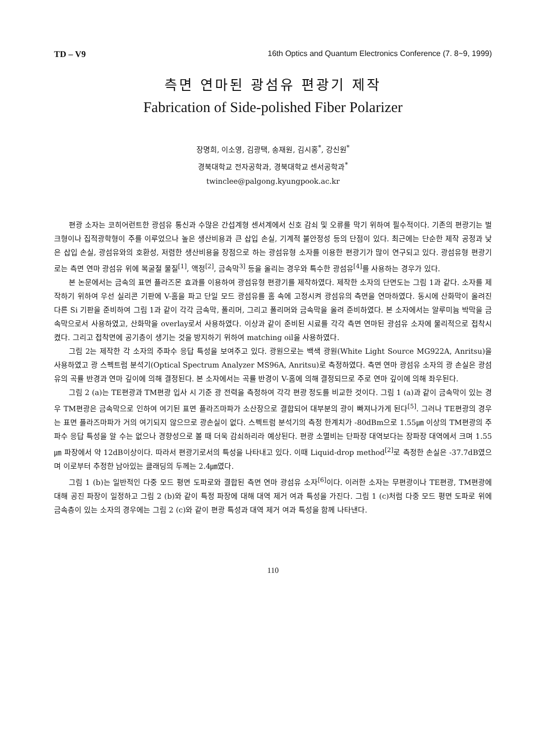TD – V9 16th Optics and Quantum Electronics Conference (7. 8~9, 1999)
측면 연마된 광섬유 편광기 제작
Fabrication of Side-polished Fiber Polarizer
장명희, 이소영, 김광택, 송재원, 김시홍<sup>*</sup>, 강신원<sup>*</sup>
경북대학교 전자공학과, 경북대학교 센서공학과<sup>*</sup>
twinclee@palgong.kyungpook.ac.kr
편광 소자는 코히어런트한 광섬유 통신과 수많은 간섭계형 센서계에서 신호 감쇠 및 오류를 막기 위하여 필수적이다. 기존의 편광기는 벌크형이나 집적광학형이 주를 이루었으나 높은 생산비용과 큰 삽입 손실, 기계적 불안정성 등의 단점이 있다. 최근에는 단순한 제작 공정과 낮은 삽입 손실, 광섬유와의 호환성, 저렴한 생산비용을 장점으로 하는 광섬유형 소자를 이용한 편광기가 많이 연구되고 있다. 광섬유형 편광기로는 측면 연마 광섬유 위에 복굴절 물질<sup>[1]</sup>, 액정<sup>[2]</sup>, 금속막<sup>3]</sup> 등을 올리는 경우와 특수한 광섬유<sup>[4]</sup>를 사용하는 경우가 있다.
본 논문에서는 금속의 표면 플라즈몬 효과를 이용하여 광섬유형 편광기를 제작하였다. 제작한 소자의 단면도는 그림 1과 같다. 소자를 제작하기 위하여 우선 실리콘 기판에 V-홈을 파고 단일 모드 광섬유를 홈 속에 고정시켜 광섬유의 측면을 연마하였다. 동시에 산화막이 올려진 다른 Si 기판을 준비하여 그림 1과 같이 각각 금속막, 폴리머, 그리고 폴리머와 금속막을 올려 준비하였다. 본 소자에서는 알루미늄 박막을 금속막으로서 사용하였고, 산화막을 overlay로서 사용하였다. 이상과 같이 준비된 시료를 각각 측면 연마된 광섬유 소자에 물리적으로 접착시켰다. 그리고 접착면에 공기층이 생기는 것을 방지하기 위하여 matching oil을 사용하였다.
그림 2는 제작한 각 소자의 주파수 응답 특성을 보여주고 있다. 광원으로는 백색 광원(White Light Source MG922A, Anritsu)을 사용하였고 광 스펙트럼 분석기(Optical Spectrum Analyzer MS96A, Anritsu)로 측정하였다. 측면 연마 광섬유 소자의 광 손실은 광섬유의 곡률 반경과 연마 깊이에 의해 결정된다. 본 소자에서는 곡률 반경이 V-홈에 의해 결정되므로 주로 연마 깊이에 의해 좌우된다.
그림 2 (a)는 TE편광과 TM편광 입사 시 기준 광 전력을 측정하여 각각 편광 정도를 비교한 것이다. 그림 1 (a)과 같이 금속막이 있는 경우 TM편광은 금속막으로 인하여 여기된 표면 플라즈마파가 소산장으로 결합되어 대부분의 광이 빠져나가게 된다<sup>[5]</sup>. 그러나 TE편광의 경우는 표면 플라즈마파가 거의 여기되지 않으므로 광손실이 없다. 스펙트럼 분석기의 측정 한계치가 -80dBm으로 1.55㎛ 이상의 TM편광의 주파수 응답 특성을 알 수는 없으나 경향성으로 볼 때 더욱 감쇠하리라 예상된다. 편광 소멸비는 단파장 대역보다는 장파장 대역에서 크며 1.55㎛ 파장에서 약 12dB이상이다. 따라서 편광기로서의 특성을 나타내고 있다. 이때 Liquid-drop method<sup>[2]</sup>로 측정한 손실은 -37.7dB였으며 이로부터 추정한 남아있는 클래딩의 두께는 2.4㎛였다.
그림 1 (b)는 일반적인 다중 모드 평면 도파로와 결합된 측면 연마 광섬유 소자<sup>[6]</sup>이다. 이러한 소자는 무편광이나 TE편광, TM편광에 대해 공진 파장이 일정하고 그림 2 (b)와 같이 특정 파장에 대해 대역 제거 여과 특성을 가진다. 그림 1 (c)처럼 다중 모드 평면 도파로 위에 금속층이 있는 소자의 경우에는 그림 2 (c)와 같이 편광 특성과 대역 제거 여과 특성을 함께 나타낸다.
110